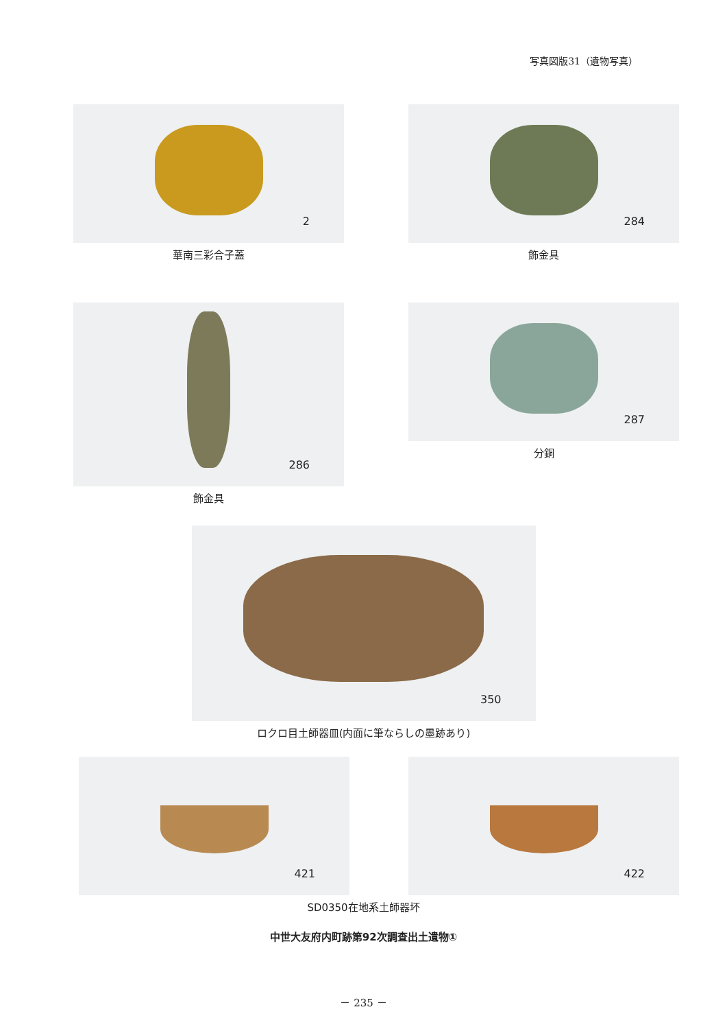写真図版31（遺物写真）
2
華南三彩合子蓋
284
飾金具
286
飾金具
287
分銅
350
ロクロ目土師器皿(内面に筆ならしの墨跡あり)
421
422
SD0350在地系土師器坏
中世大友府内町跡第92次調査出土遺物①
－ 235 －